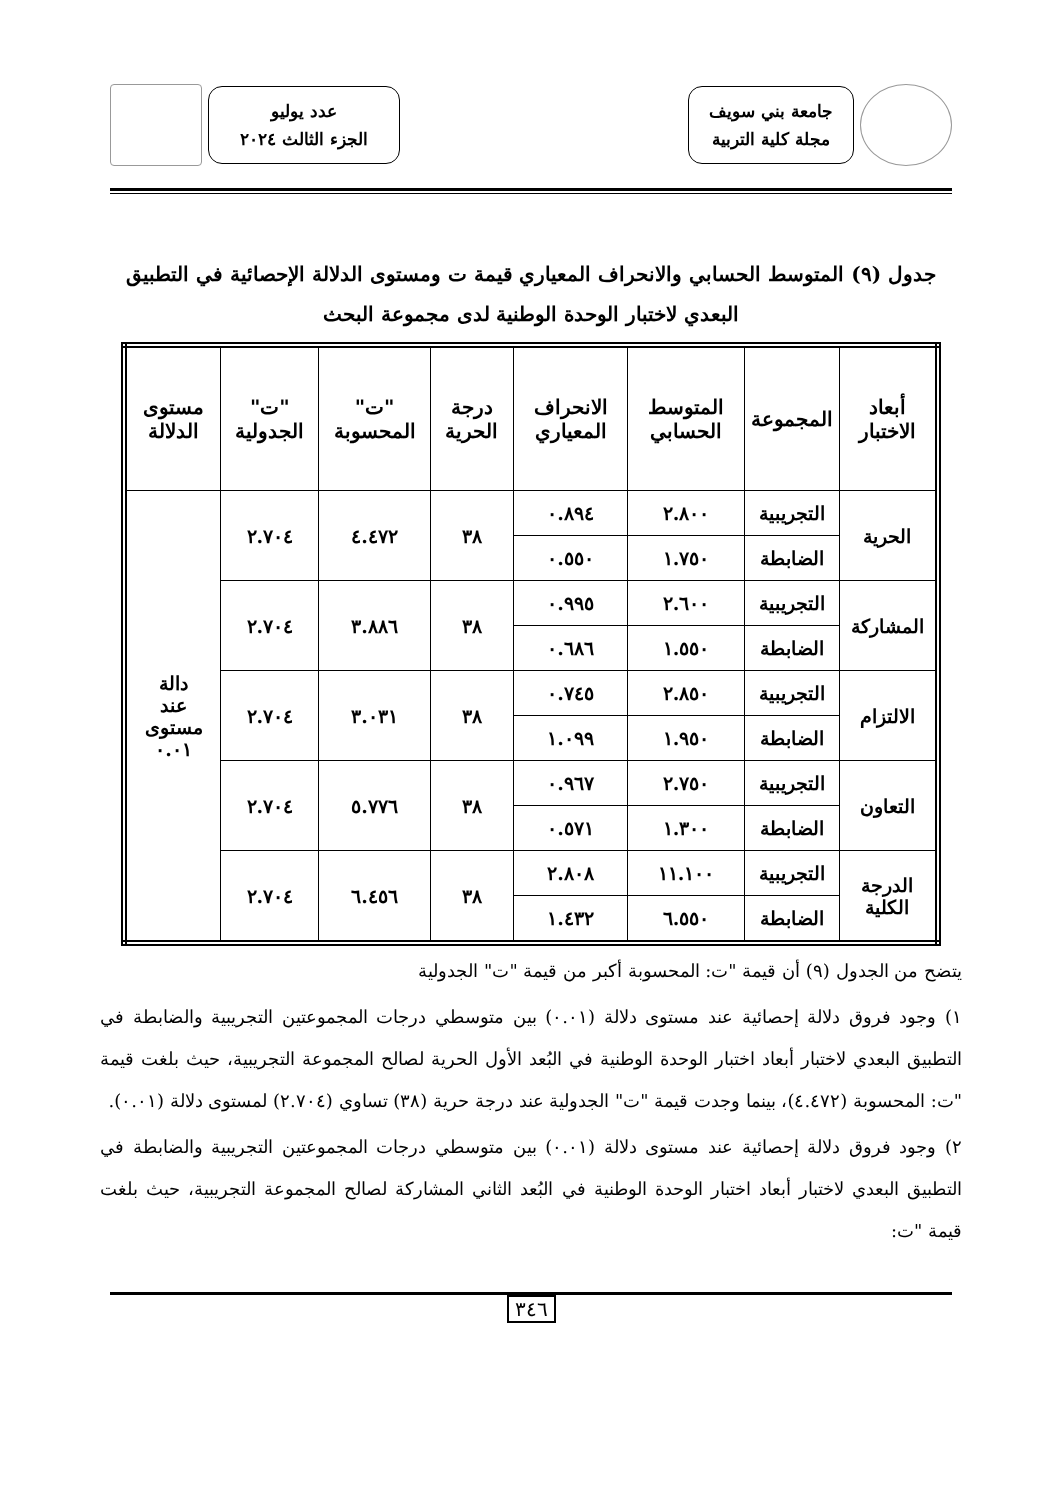جامعة بني سويف
مجلة كلية التربية
عدد يوليو
الجزء الثالث ٢٠٢٤
جدول (٩) المتوسط الحسابي والانحراف المعياري قيمة ت ومستوى الدلالة الإحصائية في التطبيق البعدي لاختبار الوحدة الوطنية لدى مجموعة البحث
| أبعاد الاختبار | المجموعة | المتوسط الحسابي | الانحراف المعياري | درجة الحرية | "ت" المحسوبة | "ت" الجدولية | مستوى الدلالة |
| --- | --- | --- | --- | --- | --- | --- | --- |
| الحرية | التجريبية | ٢.٨٠٠ | ٠.٨٩٤ | ٣٨ | ٤.٤٧٢ | ٢.٧٠٤ | دالة عند مستوى ٠.٠١ |
| | الضابطة | ١.٧٥٠ | ٠.٥٥٠ | | | | |
| المشاركة | التجريبية | ٢.٦٠٠ | ٠.٩٩٥ | ٣٨ | ٣.٨٨٦ | ٢.٧٠٤ | |
| | الضابطة | ١.٥٥٠ | ٠.٦٨٦ | | | | |
| الالتزام | التجريبية | ٢.٨٥٠ | ٠.٧٤٥ | ٣٨ | ٣.٠٣١ | ٢.٧٠٤ | |
| | الضابطة | ١.٩٥٠ | ١.٠٩٩ | | | | |
| التعاون | التجريبية | ٢.٧٥٠ | ٠.٩٦٧ | ٣٨ | ٥.٧٧٦ | ٢.٧٠٤ | |
| | الضابطة | ١.٣٠٠ | ٠.٥٧١ | | | | |
| الدرجة الكلية | التجريبية | ١١.١٠٠ | ٢.٨٠٨ | ٣٨ | ٦.٤٥٦ | ٢.٧٠٤ | |
| | الضابطة | ٦.٥٥٠ | ١.٤٣٢ | | | | |
يتضح من الجدول (٩) أن قيمة "ت: المحسوبة أكبر من قيمة "ت" الجدولية
١) وجود فروق دلالة إحصائية عند مستوى دلالة (٠.٠١) بين متوسطي درجات المجموعتين التجريبية والضابطة في التطبيق البعدي لاختبار أبعاد اختبار الوحدة الوطنية في البُعد الأول الحرية لصالح المجموعة التجريبية، حيث بلغت قيمة "ت: المحسوبة (٤.٤٧٢)، بينما وجدت قيمة "ت" الجدولية عند درجة حرية (٣٨) تساوي (٢.٧٠٤) لمستوى دلالة (٠.٠١).
٢) وجود فروق دلالة إحصائية عند مستوى دلالة (٠.٠١) بين متوسطي درجات المجموعتين التجريبية والضابطة في التطبيق البعدي لاختبار أبعاد اختبار الوحدة الوطنية في البُعد الثاني المشاركة لصالح المجموعة التجريبية، حيث بلغت قيمة "ت:
٣٤٦